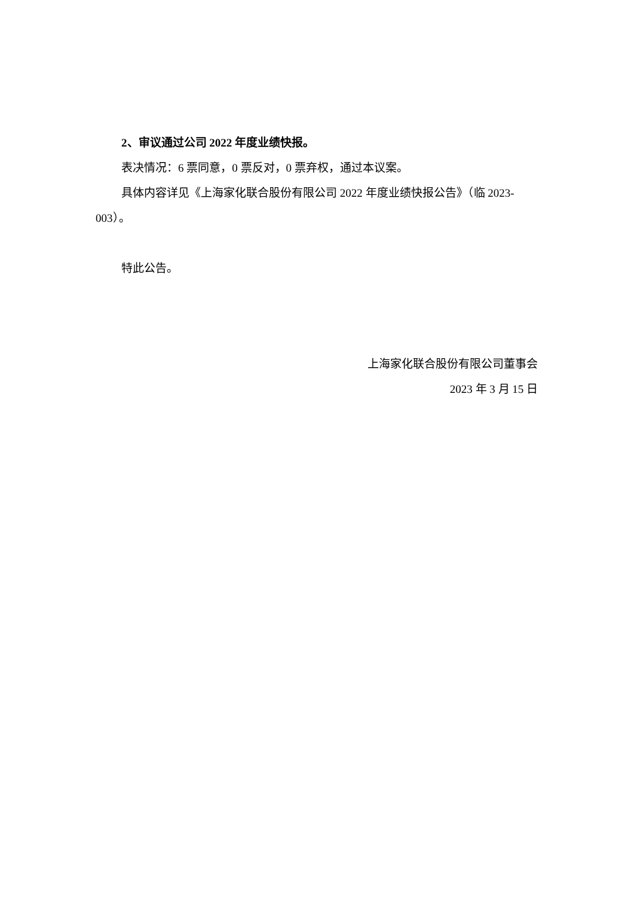2、审议通过公司 2022 年度业绩快报。
表决情况：6 票同意，0 票反对，0 票弃权，通过本议案。
具体内容详见《上海家化联合股份有限公司 2022 年度业绩快报公告》（临 2023-003）。
特此公告。
上海家化联合股份有限公司董事会
2023 年 3 月 15 日